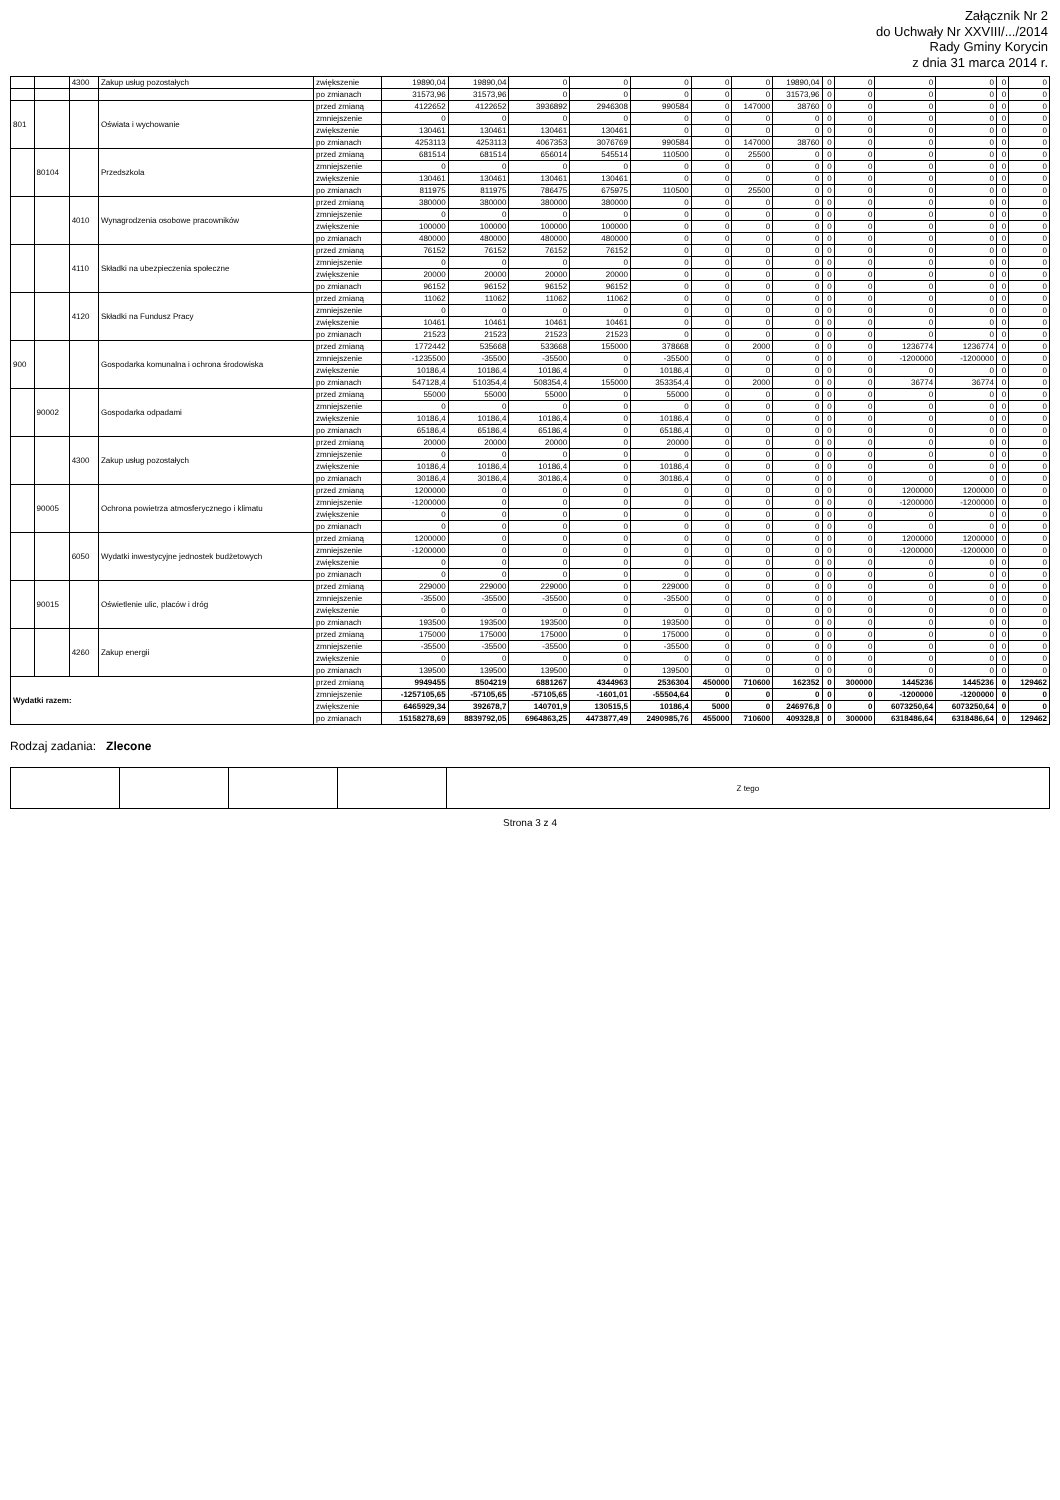Załącznik Nr 2
do Uchwały Nr XXVIII/.../2014
Rady Gminy Korycin
z dnia 31 marca 2014 r.
| | | 4300 | Zakup usług pozostałych | zwiększenie | 19890,04 | 19890,04 | 0 | 0 | 0 | 0 | 0 | 19890,04 | 0 | 0 | 0 | 0 | 0 | 0 |
| | | | | po zmianach | 31573,96 | 31573,96 | 0 | 0 | 0 | 0 | 0 | 31573,96 | 0 | 0 | 0 | 0 | 0 | 0 |
| 801 | | | Oświata i wychowanie | przed zmianą | 4122652 | 4122652 | 3936892 | 2946308 | 990584 | 0 | 147000 | 38760 | 0 | 0 | 0 | 0 | 0 | 0 |
| | | | | zmniejszenie | 0 | 0 | 0 | 0 | 0 | 0 | 0 | 0 | 0 | 0 | 0 | 0 | 0 | 0 |
| | | | | zwiększenie | 130461 | 130461 | 130461 | 130461 | 0 | 0 | 0 | 0 | 0 | 0 | 0 | 0 | 0 | 0 |
| | | | | po zmianach | 4253113 | 4253113 | 4067353 | 3076769 | 990584 | 0 | 147000 | 38760 | 0 | 0 | 0 | 0 | 0 | 0 |
| | 80104 | | Przedszkola | przed zmianą | 681514 | 681514 | 656014 | 545514 | 110500 | 0 | 25500 | 0 | 0 | 0 | 0 | 0 | 0 | 0 |
| | | | | zmniejszenie | 0 | 0 | 0 | 0 | 0 | 0 | 0 | 0 | 0 | 0 | 0 | 0 | 0 | 0 |
| | | | | zwiększenie | 130461 | 130461 | 130461 | 130461 | 0 | 0 | 0 | 0 | 0 | 0 | 0 | 0 | 0 | 0 |
| | | | | po zmianach | 811975 | 811975 | 786475 | 675975 | 110500 | 0 | 25500 | 0 | 0 | 0 | 0 | 0 | 0 | 0 |
| | | 4010 | Wynagrodzenia osobowe pracowników | przed zmianą | 380000 | 380000 | 380000 | 380000 | 0 | 0 | 0 | 0 | 0 | 0 | 0 | 0 | 0 | 0 |
| | | | | zmniejszenie | 0 | 0 | 0 | 0 | 0 | 0 | 0 | 0 | 0 | 0 | 0 | 0 | 0 | 0 |
| | | | | zwiększenie | 100000 | 100000 | 100000 | 100000 | 0 | 0 | 0 | 0 | 0 | 0 | 0 | 0 | 0 | 0 |
| | | | | po zmianach | 480000 | 480000 | 480000 | 480000 | 0 | 0 | 0 | 0 | 0 | 0 | 0 | 0 | 0 | 0 |
| | | 4110 | Składki na ubezpieczenia społeczne | przed zmianą | 76152 | 76152 | 76152 | 76152 | 0 | 0 | 0 | 0 | 0 | 0 | 0 | 0 | 0 | 0 |
| | | | | zmniejszenie | 0 | 0 | 0 | 0 | 0 | 0 | 0 | 0 | 0 | 0 | 0 | 0 | 0 | 0 |
| | | | | zwiększenie | 20000 | 20000 | 20000 | 20000 | 0 | 0 | 0 | 0 | 0 | 0 | 0 | 0 | 0 | 0 |
| | | | | po zmianach | 96152 | 96152 | 96152 | 96152 | 0 | 0 | 0 | 0 | 0 | 0 | 0 | 0 | 0 | 0 |
| | | 4120 | Składki na Fundusz Pracy | przed zmianą | 11062 | 11062 | 11062 | 11062 | 0 | 0 | 0 | 0 | 0 | 0 | 0 | 0 | 0 | 0 |
| | | | | zmniejszenie | 0 | 0 | 0 | 0 | 0 | 0 | 0 | 0 | 0 | 0 | 0 | 0 | 0 | 0 |
| | | | | zwiększenie | 10461 | 10461 | 10461 | 10461 | 0 | 0 | 0 | 0 | 0 | 0 | 0 | 0 | 0 | 0 |
| | | | | po zmianach | 21523 | 21523 | 21523 | 21523 | 0 | 0 | 0 | 0 | 0 | 0 | 0 | 0 | 0 | 0 |
| 900 | | | Gospodarka komunalna i ochrona środowiska | przed zmianą | 1772442 | 535668 | 533668 | 155000 | 378668 | 0 | 2000 | 0 | 0 | 0 | 1236774 | 1236774 | 0 | 0 |
| | | | | zmniejszenie | -1235500 | -35500 | -35500 | 0 | -35500 | 0 | 0 | 0 | 0 | 0 | -1200000 | -1200000 | 0 | 0 |
| | | | | zwiększenie | 10186,4 | 10186,4 | 10186,4 | 0 | 10186,4 | 0 | 0 | 0 | 0 | 0 | 0 | 0 | 0 | 0 |
| | | | | po zmianach | 547128,4 | 510354,4 | 508354,4 | 155000 | 353354,4 | 0 | 2000 | 0 | 0 | 0 | 36774 | 36774 | 0 | 0 |
| | 90002 | | Gospodarka odpadami | przed zmianą | 55000 | 55000 | 55000 | 0 | 55000 | 0 | 0 | 0 | 0 | 0 | 0 | 0 | 0 | 0 |
| | | | | zmniejszenie | 0 | 0 | 0 | 0 | 0 | 0 | 0 | 0 | 0 | 0 | 0 | 0 | 0 | 0 |
| | | | | zwiększenie | 10186,4 | 10186,4 | 10186,4 | 0 | 10186,4 | 0 | 0 | 0 | 0 | 0 | 0 | 0 | 0 | 0 |
| | | | | po zmianach | 65186,4 | 65186,4 | 65186,4 | 0 | 65186,4 | 0 | 0 | 0 | 0 | 0 | 0 | 0 | 0 | 0 |
| | | 4300 | Zakup usług pozostałych | przed zmianą | 20000 | 20000 | 20000 | 0 | 20000 | 0 | 0 | 0 | 0 | 0 | 0 | 0 | 0 | 0 |
| | | | | zmniejszenie | 0 | 0 | 0 | 0 | 0 | 0 | 0 | 0 | 0 | 0 | 0 | 0 | 0 | 0 |
| | | | | zwiększenie | 10186,4 | 10186,4 | 10186,4 | 0 | 10186,4 | 0 | 0 | 0 | 0 | 0 | 0 | 0 | 0 | 0 |
| | | | | po zmianach | 30186,4 | 30186,4 | 30186,4 | 0 | 30186,4 | 0 | 0 | 0 | 0 | 0 | 0 | 0 | 0 | 0 |
| | 90005 | | Ochrona powietrza atmosferycznego i klimatu | przed zmianą | 1200000 | 0 | 0 | 0 | 0 | 0 | 0 | 0 | 0 | 0 | 1200000 | 1200000 | 0 | 0 |
| | | | | zmniejszenie | -1200000 | 0 | 0 | 0 | 0 | 0 | 0 | 0 | 0 | 0 | -1200000 | -1200000 | 0 | 0 |
| | | | | zwiększenie | 0 | 0 | 0 | 0 | 0 | 0 | 0 | 0 | 0 | 0 | 0 | 0 | 0 | 0 |
| | | | | po zmianach | 0 | 0 | 0 | 0 | 0 | 0 | 0 | 0 | 0 | 0 | 0 | 0 | 0 | 0 |
| | | 6050 | Wydatki inwestycyjne jednostek budżetowych | przed zmianą | 1200000 | 0 | 0 | 0 | 0 | 0 | 0 | 0 | 0 | 0 | 1200000 | 1200000 | 0 | 0 |
| | | | | zmniejszenie | -1200000 | 0 | 0 | 0 | 0 | 0 | 0 | 0 | 0 | 0 | -1200000 | -1200000 | 0 | 0 |
| | | | | zwiększenie | 0 | 0 | 0 | 0 | 0 | 0 | 0 | 0 | 0 | 0 | 0 | 0 | 0 | 0 |
| | | | | po zmianach | 0 | 0 | 0 | 0 | 0 | 0 | 0 | 0 | 0 | 0 | 0 | 0 | 0 | 0 |
| | 90015 | | Oświetlenie ulic, placów i dróg | przed zmianą | 229000 | 229000 | 229000 | 0 | 229000 | 0 | 0 | 0 | 0 | 0 | 0 | 0 | 0 | 0 |
| | | | | zmniejszenie | -35500 | -35500 | -35500 | 0 | -35500 | 0 | 0 | 0 | 0 | 0 | 0 | 0 | 0 | 0 |
| | | | | zwiększenie | 0 | 0 | 0 | 0 | 0 | 0 | 0 | 0 | 0 | 0 | 0 | 0 | 0 | 0 |
| | | | | po zmianach | 193500 | 193500 | 193500 | 0 | 193500 | 0 | 0 | 0 | 0 | 0 | 0 | 0 | 0 | 0 |
| | | 4260 | Zakup energii | przed zmianą | 175000 | 175000 | 175000 | 0 | 175000 | 0 | 0 | 0 | 0 | 0 | 0 | 0 | 0 | 0 |
| | | | | zmniejszenie | -35500 | -35500 | -35500 | 0 | -35500 | 0 | 0 | 0 | 0 | 0 | 0 | 0 | 0 | 0 |
| | | | | zwiększenie | 0 | 0 | 0 | 0 | 0 | 0 | 0 | 0 | 0 | 0 | 0 | 0 | 0 | 0 |
| | | | | po zmianach | 139500 | 139500 | 139500 | 0 | 139500 | 0 | 0 | 0 | 0 | 0 | 0 | 0 | 0 | 0 |
| Wydatki razem: | | | | przed zmianą | 9949455 | 8504219 | 6881267 | 4344963 | 2536304 | 450000 | 710600 | 162352 | 0 | 300000 | 1445236 | 1445236 | 0 | 129462 |
| | | | | zmniejszenie | -1257105,65 | -57105,65 | -57105,65 | -1601,01 | -55504,64 | 0 | 0 | 0 | 0 | 0 | -1200000 | -1200000 | 0 | 0 |
| | | | | zwiększenie | 6465929,34 | 392678,7 | 140701,9 | 130515,5 | 10186,4 | 5000 | 0 | 246976,8 | 0 | 0 | 6073250,64 | 6073250,64 | 0 | 0 |
| | | | | po zmianach | 15158278,69 | 8839792,05 | 6964863,25 | 4473877,49 | 2490985,76 | 455000 | 710600 | 409328,8 | 0 | 300000 | 6318486,64 | 6318486,64 | 0 | 129462 |
Rodzaj zadania: Zlecone
| | | | | Z tego |
Strona 3 z 4